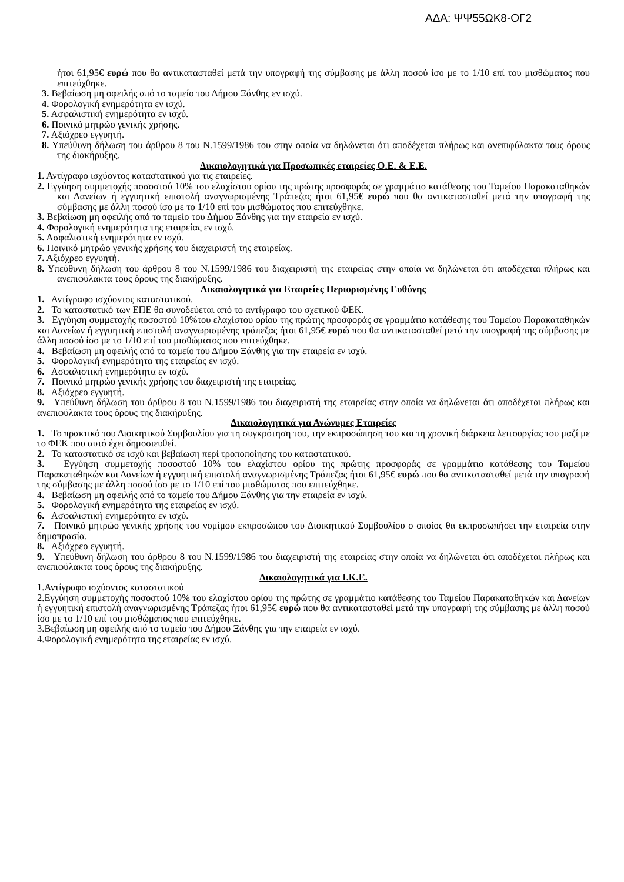ΑΔΑ: ΨΨ55ΩΚ8-ΟΓ2
ήτοι 61,95€ ευρώ που θα αντικατασταθεί μετά την υπογραφή της σύμβασης με άλλη ποσού ίσο με το 1/10 επί του μισθώματος που επιτεύχθηκε.
3. Βεβαίωση μη οφειλής από το ταμείο του Δήμου Ξάνθης εν ισχύ.
4. Φορολογική ενημερότητα εν ισχύ.
5. Ασφαλιστική ενημερότητα εν ισχύ.
6. Ποινικό μητρώο γενικής χρήσης.
7. Αξιόχρεο εγγυητή.
8. Υπεύθυνη δήλωση του άρθρου 8 του Ν.1599/1986 του στην οποία να δηλώνεται ότι αποδέχεται πλήρως και ανεπιφύλακτα τους όρους της διακήρυξης.
Δικαιολογητικά για Προσωπικές εταιρείες Ο.Ε. & Ε.Ε.
1. Αντίγραφο ισχύοντος καταστατικού για τις εταιρείες.
2. Εγγύηση συμμετοχής ποσοστού 10% του ελαχίστου ορίου της πρώτης προσφοράς σε γραμμάτιο κατάθεσης του Ταμείου Παρακαταθηκών και Δανείων ή εγγυητική επιστολή αναγνωρισμένης Τράπεζας ήτοι 61,95€ ευρώ που θα αντικατασταθεί μετά την υπογραφή της σύμβασης με άλλη ποσού ίσο με το 1/10 επί του μισθώματος που επιτεύχθηκε.
3. Βεβαίωση μη οφειλής από το ταμείο του Δήμου Ξάνθης για την εταιρεία εν ισχύ.
4. Φορολογική ενημερότητα της εταιρείας εν ισχύ.
5. Ασφαλιστική ενημερότητα εν ισχύ.
6. Ποινικό μητρώο γενικής χρήσης του διαχειριστή της εταιρείας.
7. Αξιόχρεο εγγυητή.
8. Υπεύθυνη δήλωση του άρθρου 8 του Ν.1599/1986 του διαχειριστή της εταιρείας στην οποία να δηλώνεται ότι αποδέχεται πλήρως και ανεπιφύλακτα τους όρους της διακήρυξης.
Δικαιολογητικά για Εταιρείες Περιορισμένης Ευθύνης
1. Αντίγραφο ισχύοντος καταστατικού.
2. Το καταστατικό των ΕΠΕ θα συνοδεύεται από το αντίγραφο του σχετικού ΦΕΚ.
3. Εγγύηση συμμετοχής ποσοστού 10%του ελαχίστου ορίου της πρώτης προσφοράς σε γραμμάτιο κατάθεσης του Ταμείου Παρακαταθηκών και Δανείων ή εγγυητική επιστολή αναγνωρισμένης τράπεζας ήτοι 61,95€ ευρώ που θα αντικατασταθεί μετά την υπογραφή της σύμβασης με άλλη ποσού ίσο με το 1/10 επί του μισθώματος που επιτεύχθηκε.
4. Βεβαίωση μη οφειλής από το ταμείο του Δήμου Ξάνθης για την εταιρεία εν ισχύ.
5. Φορολογική ενημερότητα της εταιρείας εν ισχύ.
6. Ασφαλιστική ενημερότητα εν ισχύ.
7. Ποινικό μητρώο γενικής χρήσης του διαχειριστή της εταιρείας.
8. Αξιόχρεο εγγυητή.
9. Υπεύθυνη δήλωση του άρθρου 8 του Ν.1599/1986 του διαχειριστή της εταιρείας στην οποία να δηλώνεται ότι αποδέχεται πλήρως και ανεπιφύλακτα τους όρους της διακήρυξης.
Δικαιολογητικά για Ανώνυμες Εταιρείες
1. Το πρακτικό του Διοικητικού Συμβουλίου για τη συγκρότηση του, την εκπροσώπηση του και τη χρονική διάρκεια λειτουργίας του μαζί με το ΦΕΚ που αυτό έχει δημοσιευθεί.
2. Το καταστατικό σε ισχύ και βεβαίωση περί τροποποίησης του καταστατικού.
3. Εγγύηση συμμετοχής ποσοστού 10% του ελαχίστου ορίου της πρώτης προσφοράς σε γραμμάτιο κατάθεσης του Ταμείου Παρακαταθηκών και Δανείων ή εγγυητική επιστολή αναγνωρισμένης Τράπεζας ήτοι 61,95€ ευρώ που θα αντικατασταθεί μετά την υπογραφή της σύμβασης με άλλη ποσού ίσο με το 1/10 επί του μισθώματος που επιτεύχθηκε.
4. Βεβαίωση μη οφειλής από το ταμείο του Δήμου Ξάνθης για την εταιρεία εν ισχύ.
5. Φορολογική ενημερότητα της εταιρείας εν ισχύ.
6. Ασφαλιστική ενημερότητα εν ισχύ.
7. Ποινικό μητρώο γενικής χρήσης του νομίμου εκπροσώπου του Διοικητικού Συμβουλίου ο οποίος θα εκπροσωπήσει την εταιρεία στην δημοπρασία.
8. Αξιόχρεο εγγυητή.
9. Υπεύθυνη δήλωση του άρθρου 8 του Ν.1599/1986 του διαχειριστή της εταιρείας στην οποία να δηλώνεται ότι αποδέχεται πλήρως και ανεπιφύλακτα τους όρους της διακήρυξης.
Δικαιολογητικά για Ι.Κ.Ε.
1.Αντίγραφο ισχύοντος καταστατικού
2.Εγγύηση συμμετοχής ποσοστού 10% του ελαχίστου ορίου της πρώτης σε γραμμάτιο κατάθεσης του Ταμείου Παρακαταθηκών και Δανείων ή εγγυητική επιστολή αναγνωρισμένης Τράπεζας ήτοι 61,95€ ευρώ που θα αντικατασταθεί μετά την υπογραφή της σύμβασης με άλλη ποσού ίσο με το 1/10 επί του μισθώματος που επιτεύχθηκε.
3.Βεβαίωση μη οφειλής από το ταμείο του Δήμου Ξάνθης για την εταιρεία εν ισχύ.
4.Φορολογική ενημερότητα της εταιρείας εν ισχύ.